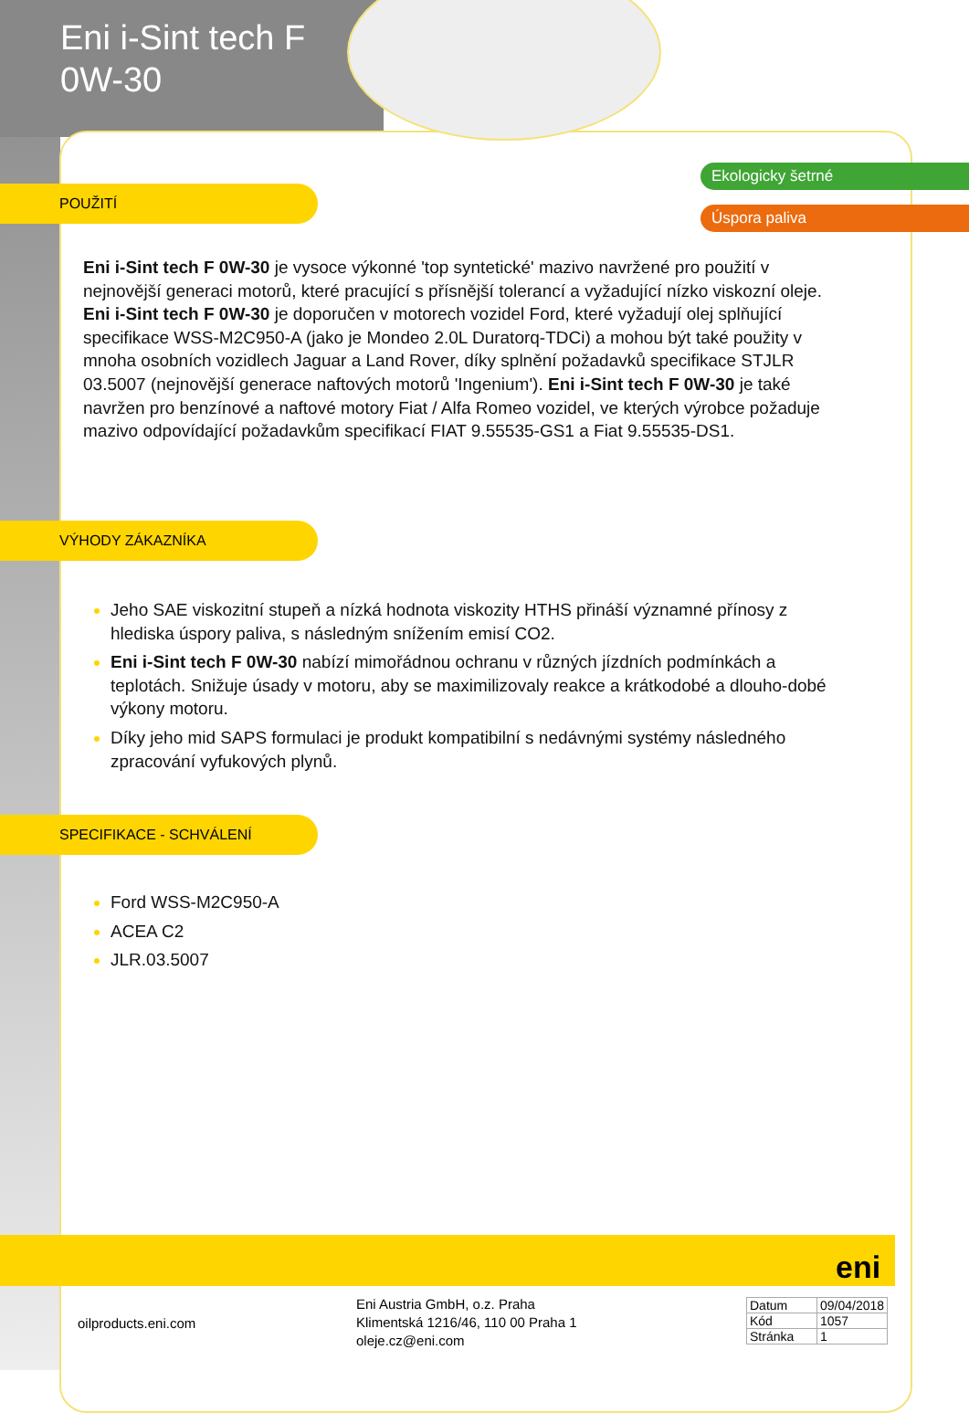Eni i-Sint tech F
0W-30
Ekologicky šetrné
Úspora paliva
POUŽITÍ
Eni i-Sint tech F 0W-30 je vysoce výkonné 'top syntetické' mazivo navržené pro použití v nejnovější generaci motorů, které pracující s přísnější tolerancí a vyžadující nízko viskozní oleje. Eni i-Sint tech F 0W-30 je doporučen v motorech vozidel Ford, které vyžadují olej splňující specifikace WSS-M2C950-A (jako je Mondeo 2.0L Duratorq-TDCi) a mohou být také použity v mnoha osobních vozidlech Jaguar a Land Rover, díky splnění požadavků specifikace STJLR 03.5007 (nejnovější generace naftových motorů 'Ingenium'). Eni i-Sint tech F 0W-30 je také navržen pro benzínové a naftové motory Fiat / Alfa Romeo vozidel, ve kterých výrobce požaduje mazivo odpovídající požadavkům specifikací FIAT 9.55535-GS1 a Fiat 9.55535-DS1.
VÝHODY ZÁKAZNÍKA
Jeho SAE viskozitní stupeň a nízká hodnota viskozity HTHS přináší významné přínosy z hlediska úspory paliva, s následným snížením emisí CO2.
Eni i-Sint tech F 0W-30 nabízí mimořádnou ochranu v různých jízdních podmínkách a teplotách. Snižuje úsady v motoru, aby se maximilizovaly reakce a krátkodobé a dlouho-dobé výkony motoru.
Díky jeho mid SAPS formulaci je produkt kompatibilní s nedávnými systémy následného zpracování vyfukových plynů.
SPECIFIKACE - SCHVÁLENÍ
Ford WSS-M2C950-A
ACEA C2
JLR.03.5007
eni
oilproducts.eni.com
Eni Austria GmbH, o.z. Praha
Klimentská 1216/46, 110 00 Praha 1
oleje.cz@eni.com
| Datum | 09/04/2018 |
| Kód | 1057 |
| Stránka | 1 |